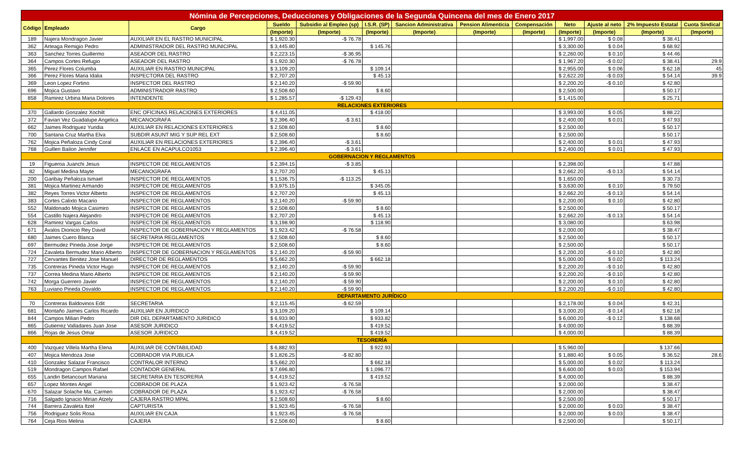| Nómina de Percepciones, Deducciones y Obligaciones de la Segunda Quincena del mes de Enero 2017 | | | | | | | | | | | | |
| Código | Empleado | Cargo | Sueldo | Subsidio al Empleo (sp) | I.S.R. (SP) | Sancion Administrativa | Pension Alimenticia | Compensación | Neto | Ajuste al neto | 2% Impuesto Estatal | Cuota Sindical |
| | | | (Importe) | (Importe) | (Importe) | (Importe) | (Importe) | (Importe) | (Importe) | (Importe) | (Importe) | (Importe) |
| 189 | Najera Mondragon Javier | AUXILIAR EN EL RASTRO MUNICIPAL | $ 1,920.30 | -$ 76.78 | | | | | $ 1,997.00 | $ 0.08 | $ 38.41 | |
| 362 | Arteaga Remigio Pedro | ADMINISTRADOR DEL RASTRO MUNICIPAL | $ 3,445.80 | | $ 145.76 | | | | $ 3,300.00 | $ 0.04 | $ 68.92 | |
| 363 | Sanchez Torres Guillermo | ASEADOR DEL RASTRO | $ 2,223.15 | -$ 36.95 | | | | | $ 2,260.00 | $ 0.10 | $ 44.46 | |
| 364 | Campos Cortes Refugio | ASEADOR DEL RASTRO | $ 1,920.30 | -$ 76.78 | | | | | $ 1,967.20 | -$ 0.02 | $ 38.41 | 29.9 |
| 365 | Perez Flores Columba | AUXILIAR EN RASTRO MUNICIPAL | $ 3,109.20 | | $ 109.14 | | | | $ 2,955.00 | $ 0.06 | $ 62.18 | 45 |
| 366 | Perez Flores Maria Idalia | INSPECTORA DEL RASTRO | $ 2,707.20 | | $ 45.13 | | | | $ 2,622.20 | -$ 0.03 | $ 54.14 | 39.9 |
| 369 | Leon Lopez Fortino | INSPECTOR DEL RASTRO | $ 2,140.20 | -$ 59.90 | | | | | $ 2,200.20 | -$ 0.10 | $ 42.80 | |
| 696 | Mojica Gustavo | ADMINISTRADOR RASTRO | $ 2,508.60 | | $ 8.60 | | | | $ 2,500.00 | | $ 50.17 | |
| 858 | Ramirez Urbina Maria Dolores | INTENDENTE | $ 1,285.57 | -$ 129.43 | | | | | $ 1,415.00 | | $ 25.71 | |
| RELACIONES EXTERIORES | | | | | | | | | | | | |
| 370 | Gallardo Gonzalez Xochilt | ENC OFICINAS RELACIONES EXTERIORES | $ 4,411.05 | | $ 418.00 | | | | $ 3,993.00 | $ 0.05 | $ 88.22 | |
| 372 | Favian Vez Guadalupe Angelica | MECANOGRAFA | $ 2,396.40 | -$ 3.61 | | | | | $ 2,400.00 | $ 0.01 | $ 47.93 | |
| 662 | Jaimes Rodriguez Yuridia | AUXILIAR EN RELACIONES EXTERIORES | $ 2,508.60 | | $ 8.60 | | | | $ 2,500.00 | | $ 50.17 | |
| 700 | Santana Cruz Martha Elva | SUBDIR ASUNT MIG Y SUP REL EXT | $ 2,508.60 | | $ 8.60 | | | | $ 2,500.00 | | $ 50.17 | |
| 762 | Mojica Peñaloza Cindy Coral | AUXILIAR EN RELACIONES EXTERIORES | $ 2,396.40 | -$ 3.61 | | | | | $ 2,400.00 | $ 0.01 | $ 47.93 | |
| 768 | Guillen Bailon Jennifer | ENLACE EN ACAPULCO1053 | $ 2,396.40 | -$ 3.61 | | | | | $ 2,400.00 | $ 0.01 | $ 47.93 | |
| GOBERNACION Y REGLAMENTOS | | | | | | | | | | | | |
| 19 | Figueroa Juanchi Jesus | INSPECTOR DE REGLAMENTOS | $ 2,394.15 | -$ 3.85 | | | | | $ 2,398.00 | | $ 47.88 | |
| 82 | Miguel Medina Mayte | MECANOGRAFA | $ 2,707.20 | | $ 45.13 | | | | $ 2,662.20 | -$ 0.13 | $ 54.14 | |
| 200 | Garibay Peñaloza Ismael | INSPECTOR DE REGLAMENTOS | $ 1,536.75 | -$ 113.25 | | | | | $ 1,650.00 | | $ 30.73 | |
| 381 | Mojica Martinez Armando | INSPECTOR DE REGLAMENTOS | $ 3,975.15 | | $ 345.05 | | | | $ 3,630.00 | $ 0.10 | $ 79.50 | |
| 382 | Reyes Torres Victor Alberto | INSPECTOR DE REGLAMENTOS | $ 2,707.20 | | $ 45.13 | | | | $ 2,662.20 | -$ 0.13 | $ 54.14 | |
| 383 | Cortes Calixto Macario | INSPECTOR DE REGLAMENTOS | $ 2,140.20 | -$ 59.90 | | | | | $ 2,200.00 | $ 0.10 | $ 42.80 | |
| 552 | Maldonado Mojica Casimiro | INSPECTOR DE REGLAMENTOS | $ 2,508.60 | | $ 8.60 | | | | $ 2,500.00 | | $ 50.17 | |
| 554 | Castillo Najera Alejandro | INSPECTOR DE REGLAMENTOS | $ 2,707.20 | | $ 45.13 | | | | $ 2,662.20 | -$ 0.13 | $ 54.14 | |
| 628 | Ramirez Vargas Carlos | INSPECTOR DE REGLAMENTOS | $ 3,198.90 | | $ 118.90 | | | | $ 3,080.00 | | $ 63.98 | |
| 671 | Avalos Dionicio Rey David | INSPECTOR DE GOBERNACION Y REGLAMENTOS | $ 1,923.42 | -$ 76.58 | | | | | $ 2,000.00 | | $ 38.47 | |
| 680 | Jaimes Cuero Blanca | SECRETARIA REGLAMENTOS | $ 2,508.60 | | $ 8.60 | | | | $ 2,500.00 | | $ 50.17 | |
| 697 | Bermudez Pineda Jose Jorge | INSPECTOR DE REGLAMENTOS | $ 2,508.60 | | $ 8.60 | | | | $ 2,500.00 | | $ 50.17 | |
| 724 | Zavaleta Bermudez Mario Alberto | INSPECTOR DE GOBERNACION Y REGLAMENTOS | $ 2,140.20 | -$ 59.90 | | | | | $ 2,200.20 | -$ 0.10 | $ 42.80 | |
| 727 | Cervantes Benitez Jose Manuel | DIRECTOR DE REGLAMENTOS | $ 5,662.20 | | $ 662.18 | | | | $ 5,000.00 | $ 0.02 | $ 113.24 | |
| 735 | Contreras Pineda Victor Hugo | INSPECTOR DE REGLAMENTOS | $ 2,140.20 | -$ 59.90 | | | | | $ 2,200.20 | -$ 0.10 | $ 42.80 | |
| 737 | Correa Medina Mario Alberto | INSPECTOR DE REGLAMENTOS | $ 2,140.20 | -$ 59.90 | | | | | $ 2,200.20 | -$ 0.10 | $ 42.80 | |
| 742 | Morga Guerrero Javier | INSPECTOR DE REGLAMENTOS | $ 2,140.20 | -$ 59.90 | | | | | $ 2,200.00 | $ 0.10 | $ 42.80 | |
| 763 | Luviano Pineda Osvaldo | INSPECTOR DE REGLAMENTOS | $ 2,140.20 | -$ 59.90 | | | | | $ 2,200.20 | -$ 0.10 | $ 42.80 | |
| DEPARTAMENTO JURÍDICO | | | | | | | | | | | | |
| 70 | Contreras Baldovinos Edit | SECRETARIA | $ 2,115.45 | -$ 62.59 | | | | | $ 2,178.00 | $ 0.04 | $ 42.31 | |
| 681 | Montaño Jaimes Carlos Ricardo | AUXILIAR EN JURIDICO | $ 3,109.20 | | $ 109.14 | | | | $ 3,000.20 | -$ 0.14 | $ 62.18 | |
| 844 | Campos Milian Pedro | DIR DEL DEPARTAMENTO JURIDICO | $ 6,933.90 | | $ 933.82 | | | | $ 6,000.20 | -$ 0.12 | $ 138.68 | |
| 865 | Gutierrez Valladares Juan Jose | ASESOR JURIDICO | $ 4,419.52 | | $ 419.52 | | | | $ 4,000.00 | | $ 88.39 | |
| 866 | Rojas de Jesus Omar | ASESOR JURIDICO | $ 4,419.52 | | $ 419.52 | | | | $ 4,000.00 | | $ 88.39 | |
| TESORERÍA | | | | | | | | | | | | |
| 400 | Vazquez Villela Martha Elena | AUXILIAR DE CONTABILIDAD | $ 6,882.93 | | $ 922.93 | | | | $ 5,960.00 | | $ 137.66 | |
| 407 | Mojica Mendoza Jose | COBRADOR VIA PUBLICA | $ 1,826.25 | -$ 82.80 | | | | | $ 1,880.40 | $ 0.05 | $ 36.52 | 28.6 |
| 410 | Gonzalez Salazar Francisco | CONTRALOR INTERNO | $ 5,662.20 | | $ 662.18 | | | | $ 5,000.00 | $ 0.02 | $ 113.24 | |
| 519 | Mondragon Campos Rafael | CONTADOR GENERAL | $ 7,696.80 | | $ 1,096.77 | | | | $ 6,600.00 | $ 0.03 | $ 153.94 | |
| 655 | Landin Betancourt Mariana | SECRETARIA EN TESORERIA | $ 4,419.52 | | $ 419.52 | | | | $ 4,000.00 | | $ 88.39 | |
| 657 | Lopez Montes Angel | COBRADOR DE PLAZA | $ 1,923.42 | -$ 76.58 | | | | | $ 2,000.00 | | $ 38.47 | |
| 670 | Salazar Solache Ma. Carmen | COBRADOR DE PLAZA | $ 1,923.42 | -$ 76.58 | | | | | $ 2,000.00 | | $ 38.47 | |
| 716 | Salgado Ignacio Mirian Atzely | CAJERA RASTRO MPAL | $ 2,508.60 | | $ 8.60 | | | | $ 2,500.00 | | $ 50.17 | |
| 744 | Barrera Zavaleta Itzel | CAPTURISTA | $ 1,923.45 | -$ 76.58 | | | | | $ 2,000.00 | $ 0.03 | $ 38.47 | |
| 756 | Rodriguez Solis Rosa | AUXILIAR EN CAJA | $ 1,923.45 | -$ 76.58 | | | | | $ 2,000.00 | $ 0.03 | $ 38.47 | |
| 764 | Ceja Rios Melina | CAJERA | $ 2,508.60 | | $ 8.60 | | | | $ 2,500.00 | | $ 50.17 | |